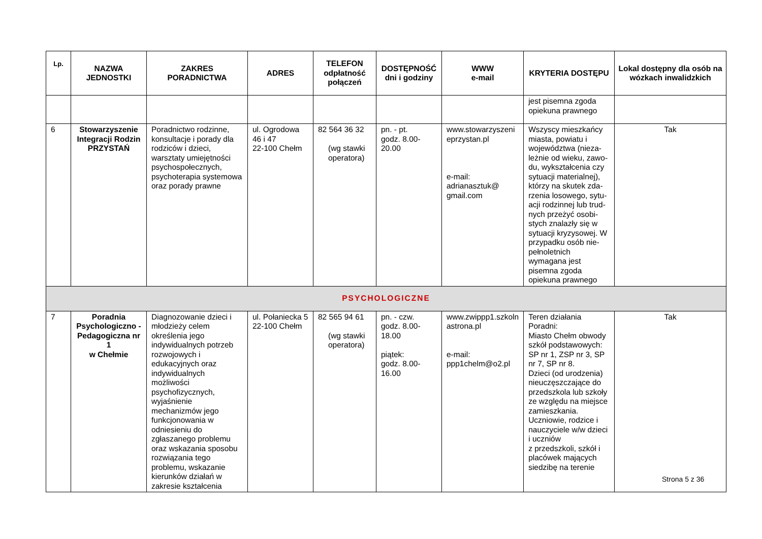| Lp. | NAZWA JEDNOSTKI | ZAKRES PORADNICTWA | ADRES | TELEFON odpłatność połączeń | DOSTĘPNOŚĆ dni i godziny | WWW e-mail | KRYTERIA DOSTĘPU | Lokal dostępny dla osób na wózkach inwalidzkich |
| --- | --- | --- | --- | --- | --- | --- | --- | --- |
| | | | | | | | jest pisemna zgoda opiekuna prawnego | |
| 6 | Stowarzyszenie Integracji Rodzin PRZYSTAŃ | Poradnictwo rodzinne, konsultacje i porady dla rodziców i dzieci, warsztaty umiejętności psychospołecznych, psychoterapia systemowa oraz porady prawne | ul. Ogrodowa 46 i 47 22-100 Chełm | 82 564 36 32 (wg stawki operatora) | pn. - pt. godz. 8.00-20.00 | www.stowarzyszeni eprzystan.pl e-mail: adrianasztuk@ gmail.com | Wszyscy mieszkańcy miasta, powiatu i województwa (nieza-leżnie od wieku, zawo-du, wykształcenia czy sytuacji materialnej), którzy na skutek zda-rzenia losowego, sytu-acji rodzinnej lub trud-nych przeżyć osobi-stych znalazły się w sytuacji kryzysowej. W przypadku osób nie-pełnoletnich wymagana jest pisemna zgoda opiekuna prawnego | Tak |
| PSYCHOLOGICZNE | | | | | | | | |
| 7 | Poradnia Psychologiczno - Pedagogiczna nr 1 w Chełmie | Diagnozowanie dzieci i młodzieży celem określenia jego indywidualnych potrzeb rozwojowych i edukacyjnych oraz indywidualnych możliwości psychofizycznych, wyjaśnienie mechanizmów jego funkcjonowania w odniesieniu do zgłaszanego problemu oraz wskazania sposobu rozwiązania tego problemu, wskazanie kierunków działań w zakresie kształcenia | ul. Połaniecka 5 22-100 Chełm | 82 565 94 61 (wg stawki operatora) | pn. - czw. godz. 8.00-18.00 piątek: godz. 8.00-16.00 | www.zwippp1.szkoln astrona.pl e-mail: ppp1chelm@o2.pl | Teren działania Poradni: Miasto Chełm obwody szkół podstawowych: SP nr 1, ZSP nr 3, SP nr 7, SP nr 8. Dzieci (od urodzenia) nieuczęszczające do przedszkola lub szkoły ze względu na miejsce zamieszkania. Uczniowie, rodzice i nauczyciele w/w dzieci i uczniów z przedszkoli, szkół i placówek mających siedzibę na terenie | Tak |
Strona 5 z 36